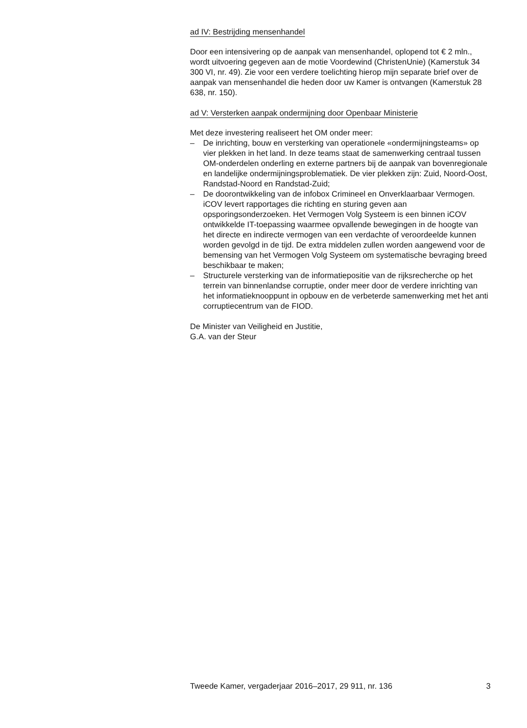ad IV: Bestrijding mensenhandel
Door een intensivering op de aanpak van mensenhandel, oplopend tot € 2 mln., wordt uitvoering gegeven aan de motie Voordewind (ChristenUnie) (Kamerstuk 34 300 VI, nr. 49). Zie voor een verdere toelichting hierop mijn separate brief over de aanpak van mensenhandel die heden door uw Kamer is ontvangen (Kamerstuk 28 638, nr. 150).
ad V: Versterken aanpak ondermijning door Openbaar Ministerie
Met deze investering realiseert het OM onder meer:
– De inrichting, bouw en versterking van operationele «ondermijnings­teams» op vier plekken in het land. In deze teams staat de samenwer­king centraal tussen OM-onderdelen onderling en externe partners bij de aanpak van bovenregionale en landelijke ondermijnings­problematiek. De vier plekken zijn: Zuid, Noord-Oost, Randstad-Noord en Randstad-Zuid;
– De doorontwikkeling van de infobox Crimineel en Onverklaarbaar Vermogen. iCOV levert rapportages die richting en sturing geven aan opsporingsonderzoeken. Het Vermogen Volg Systeem is een binnen iCOV ontwikkelde IT-toepassing waarmee opvallende bewegingen in de hoogte van het directe en indirecte vermogen van een verdachte of veroordeelde kunnen worden gevolgd in de tijd. De extra middelen zullen worden aangewend voor de bemensing van het Vermogen Volg Systeem om systematische bevraging breed beschikbaar te maken;
– Structurele versterking van de informatiepositie van de rijksrecherche op het terrein van binnenlandse corruptie, onder meer door de verdere inrichting van het informatieknooppunt in opbouw en de verbeterde samenwerking met het anti corruptiecentrum van de FIOD.
De Minister van Veiligheid en Justitie,
G.A. van der Steur
Tweede Kamer, vergaderjaar 2016–2017, 29 911, nr. 136 3